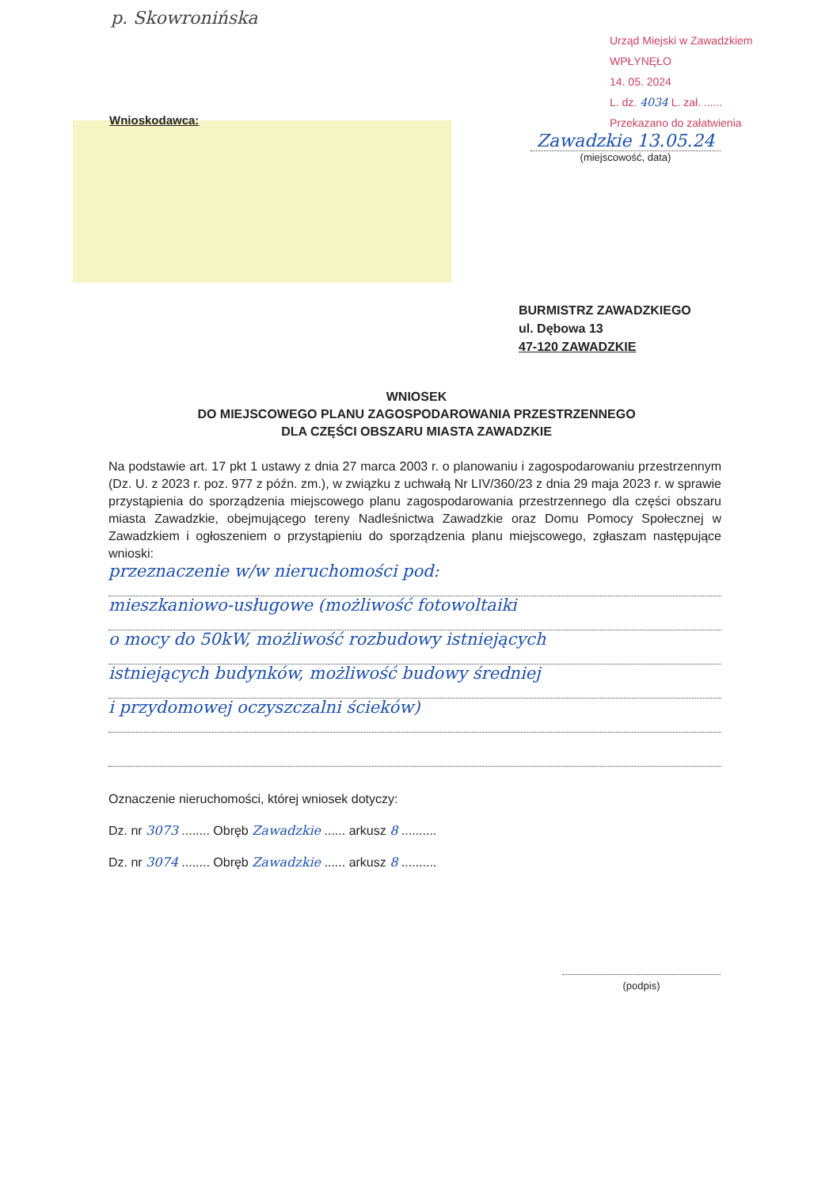p. Skowronińska
Urząd Miejski w Zawadzkiem
WPŁYNĘŁO
14. 05. 2024
L. dz. 4034 L. zał. ......
Przekazano do załatwienia
Wnioskodawca:
Zawadzkie 13.05.24
(miejscowość, data)
BURMISTRZ ZAWADZKIEGO
ul. Dębowa 13
47-120 ZAWADZKIE
WNIOSEK
DO MIEJSCOWEGO PLANU ZAGOSPODAROWANIA PRZESTRZENNEGO
DLA CZĘŚCI OBSZARU MIASTA ZAWADZKIE
Na podstawie art. 17 pkt 1 ustawy z dnia 27 marca 2003 r. o planowaniu i zagospodarowaniu przestrzennym (Dz. U. z 2023 r. poz. 977 z późn. zm.), w związku z uchwałą Nr LIV/360/23 z dnia 29 maja 2023 r. w sprawie przystąpienia do sporządzenia miejscowego planu zagospodarowania przestrzennego dla części obszaru miasta Zawadzkie, obejmującego tereny Nadleśnictwa Zawadzkie oraz Domu Pomocy Społecznej w Zawadzkiem i ogłoszeniem o przystąpieniu do sporządzenia planu miejscowego, zgłaszam następujące wnioski:
przeznaczenie w/w nieruchomości pod:
mieszkaniowo-usługowe (możliwość fotowoltaiki
o mocy do 50kW, możliwość rozbudowy istniejących
istniejących budynków, możliwość budowy średniej
i przydomowej oczyszczalni ścieków)
Oznaczenie nieruchomości, której wniosek dotyczy:
Dz. nr 3073 ........ Obręb Zawadzkie ...... arkusz 8 ..........
Dz. nr 3074 ........ Obręb Zawadzkie ...... arkusz 8 ..........
(podpis)